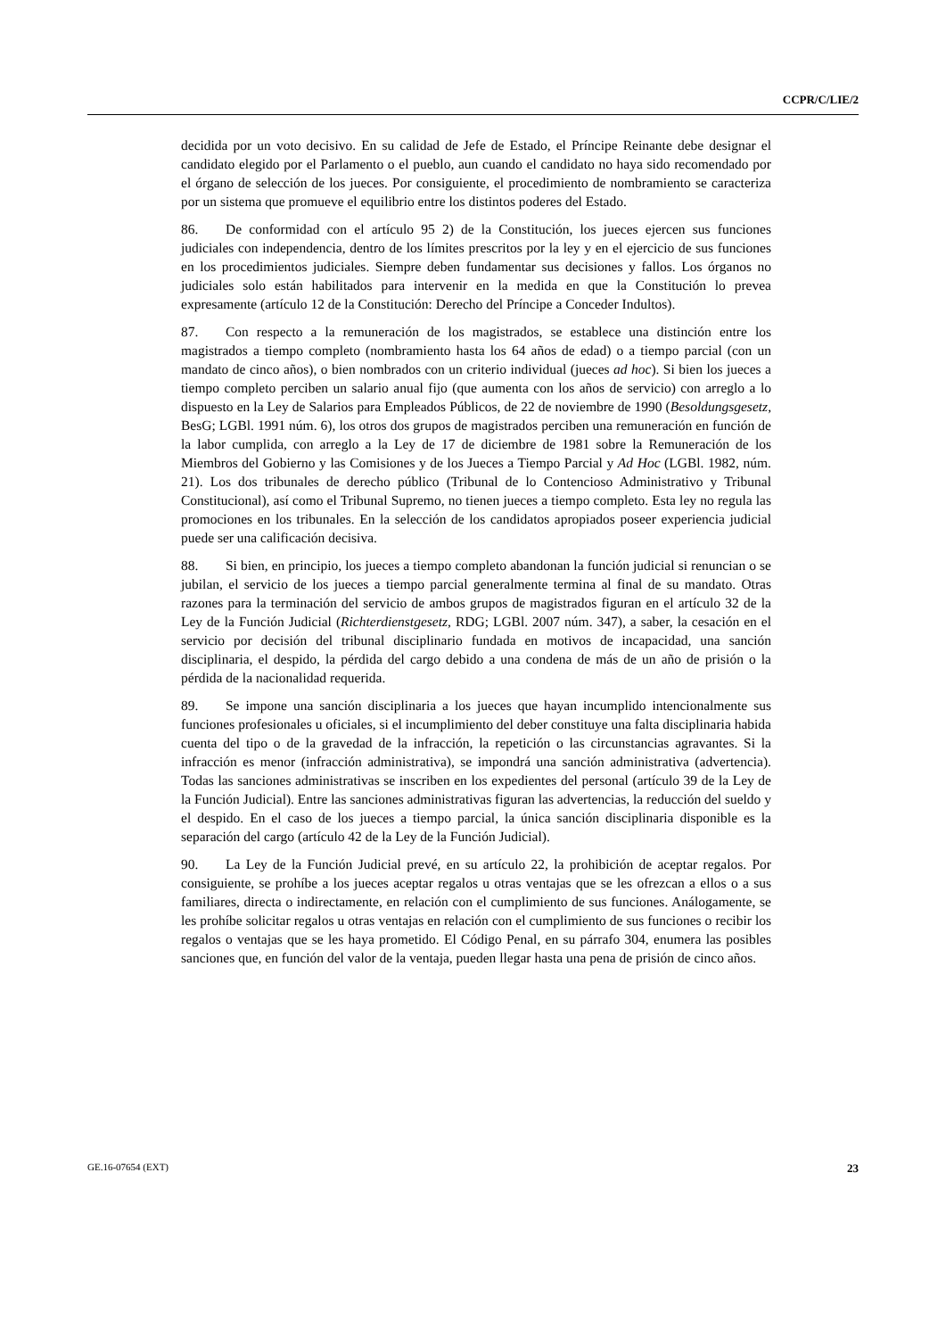CCPR/C/LIE/2
decidida por un voto decisivo. En su calidad de Jefe de Estado, el Príncipe Reinante debe designar el candidato elegido por el Parlamento o el pueblo, aun cuando el candidato no haya sido recomendado por el órgano de selección de los jueces. Por consiguiente, el procedimiento de nombramiento se caracteriza por un sistema que promueve el equilibrio entre los distintos poderes del Estado.
86. De conformidad con el artículo 95 2) de la Constitución, los jueces ejercen sus funciones judiciales con independencia, dentro de los límites prescritos por la ley y en el ejercicio de sus funciones en los procedimientos judiciales. Siempre deben fundamentar sus decisiones y fallos. Los órganos no judiciales solo están habilitados para intervenir en la medida en que la Constitución lo prevea expresamente (artículo 12 de la Constitución: Derecho del Príncipe a Conceder Indultos).
87. Con respecto a la remuneración de los magistrados, se establece una distinción entre los magistrados a tiempo completo (nombramiento hasta los 64 años de edad) o a tiempo parcial (con un mandato de cinco años), o bien nombrados con un criterio individual (jueces ad hoc). Si bien los jueces a tiempo completo perciben un salario anual fijo (que aumenta con los años de servicio) con arreglo a lo dispuesto en la Ley de Salarios para Empleados Públicos, de 22 de noviembre de 1990 (Besoldungsgesetz, BesG; LGBl. 1991 núm. 6), los otros dos grupos de magistrados perciben una remuneración en función de la labor cumplida, con arreglo a la Ley de 17 de diciembre de 1981 sobre la Remuneración de los Miembros del Gobierno y las Comisiones y de los Jueces a Tiempo Parcial y Ad Hoc (LGBl. 1982, núm. 21). Los dos tribunales de derecho público (Tribunal de lo Contencioso Administrativo y Tribunal Constitucional), así como el Tribunal Supremo, no tienen jueces a tiempo completo. Esta ley no regula las promociones en los tribunales. En la selección de los candidatos apropiados poseer experiencia judicial puede ser una calificación decisiva.
88. Si bien, en principio, los jueces a tiempo completo abandonan la función judicial si renuncian o se jubilan, el servicio de los jueces a tiempo parcial generalmente termina al final de su mandato. Otras razones para la terminación del servicio de ambos grupos de magistrados figuran en el artículo 32 de la Ley de la Función Judicial (Richterdienstgesetz, RDG; LGBl. 2007 núm. 347), a saber, la cesación en el servicio por decisión del tribunal disciplinario fundada en motivos de incapacidad, una sanción disciplinaria, el despido, la pérdida del cargo debido a una condena de más de un año de prisión o la pérdida de la nacionalidad requerida.
89. Se impone una sanción disciplinaria a los jueces que hayan incumplido intencionalmente sus funciones profesionales u oficiales, si el incumplimiento del deber constituye una falta disciplinaria habida cuenta del tipo o de la gravedad de la infracción, la repetición o las circunstancias agravantes. Si la infracción es menor (infracción administrativa), se impondrá una sanción administrativa (advertencia). Todas las sanciones administrativas se inscriben en los expedientes del personal (artículo 39 de la Ley de la Función Judicial). Entre las sanciones administrativas figuran las advertencias, la reducción del sueldo y el despido. En el caso de los jueces a tiempo parcial, la única sanción disciplinaria disponible es la separación del cargo (artículo 42 de la Ley de la Función Judicial).
90. La Ley de la Función Judicial prevé, en su artículo 22, la prohibición de aceptar regalos. Por consiguiente, se prohíbe a los jueces aceptar regalos u otras ventajas que se les ofrezcan a ellos o a sus familiares, directa o indirectamente, en relación con el cumplimiento de sus funciones. Análogamente, se les prohíbe solicitar regalos u otras ventajas en relación con el cumplimiento de sus funciones o recibir los regalos o ventajas que se les haya prometido. El Código Penal, en su párrafo 304, enumera las posibles sanciones que, en función del valor de la ventaja, pueden llegar hasta una pena de prisión de cinco años.
GE.16-07654 (EXT) 23